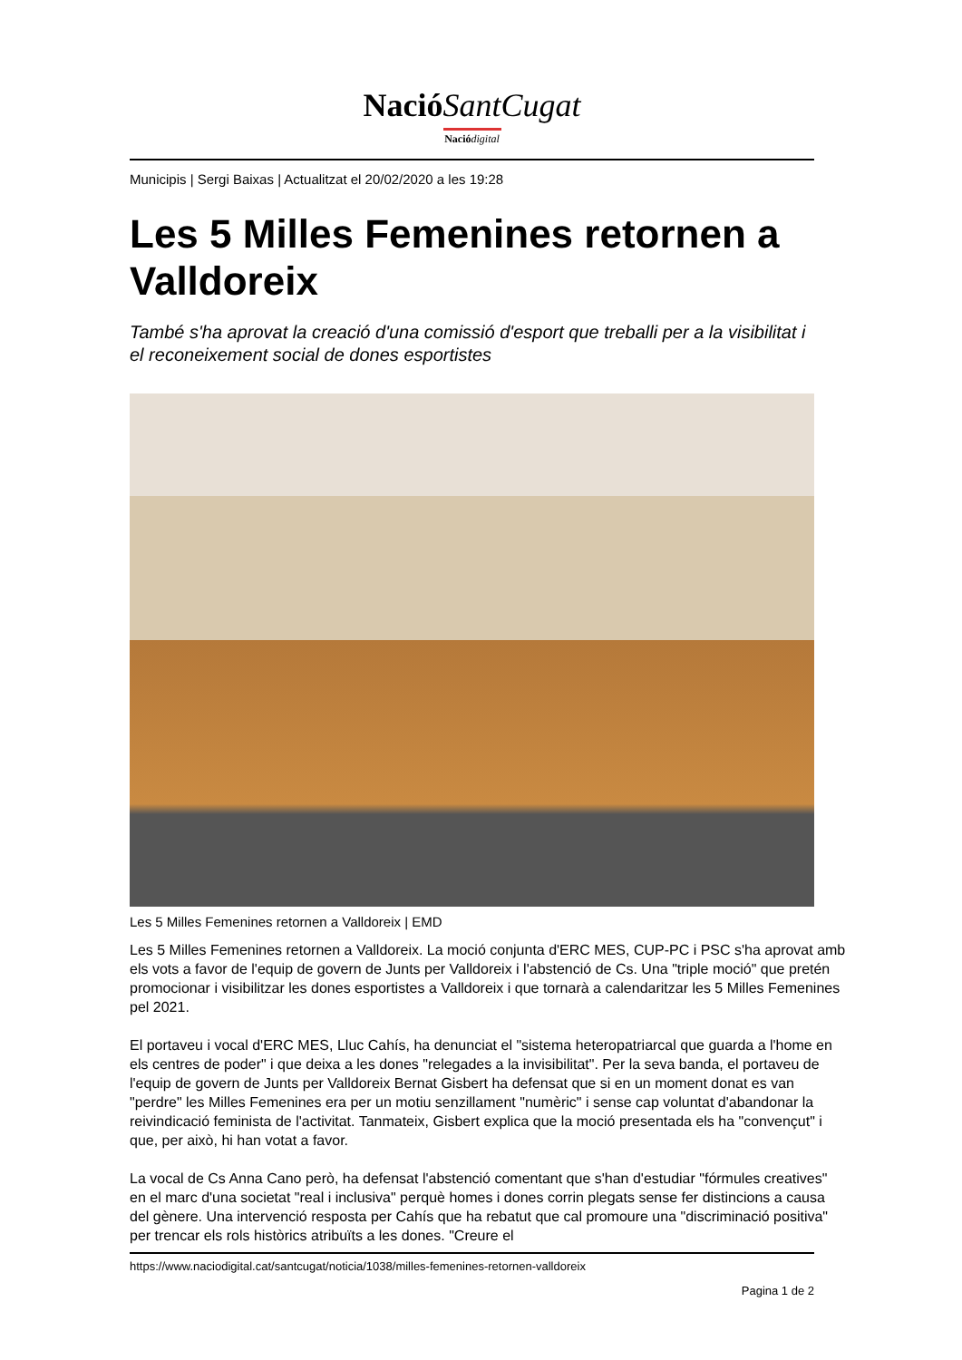Nació SantCugat
Nació digital
Municipis | Sergi Baixas | Actualitzat el 20/02/2020 a les 19:28
Les 5 Milles Femenines retornen a Valldoreix
També s'ha aprovat la creació d'una comissió d'esport que treballi per a la visibilitat i el reconeixement social de dones esportistes
Les 5 Milles Femenines retornen a Valldoreix | EMD
Les 5 Milles Femenines retornen a Valldoreix. La moció conjunta d'ERC MES, CUP-PC i PSC s'ha aprovat amb els vots a favor de l'equip de govern de Junts per Valldoreix i l'abstenció de Cs. Una "triple moció" que pretén promocionar i visibilitzar les dones esportistes a Valldoreix i que tornarà a calendaritzar les 5 Milles Femenines pel 2021.
El portaveu i vocal d'ERC MES, Lluc Cahís, ha denunciat el "sistema heteropatriarcal que guarda a l'home en els centres de poder" i que deixa a les dones "relegades a la invisibilitat". Per la seva banda, el portaveu de l'equip de govern de Junts per Valldoreix Bernat Gisbert ha defensat que si en un moment donat es van "perdre" les Milles Femenines era per un motiu senzillament "numèric" i sense cap voluntat d'abandonar la reivindicació feminista de l'activitat. Tanmateix, Gisbert explica que la moció presentada els ha "convençut" i que, per això, hi han votat a favor.
La vocal de Cs Anna Cano però, ha defensat l'abstenció comentant que s'han d'estudiar "fórmules creatives" en el marc d'una societat "real i inclusiva" perquè homes i dones corrin plegats sense fer distincions a causa del gènere. Una intervenció resposta per Cahís que ha rebatut que cal promoure una "discriminació positiva" per trencar els rols històrics atribuïts a les dones. "Creure el
https://www.naciodigital.cat/santcugat/noticia/1038/milles-femenines-retornen-valldoreix
Pagina 1 de 2